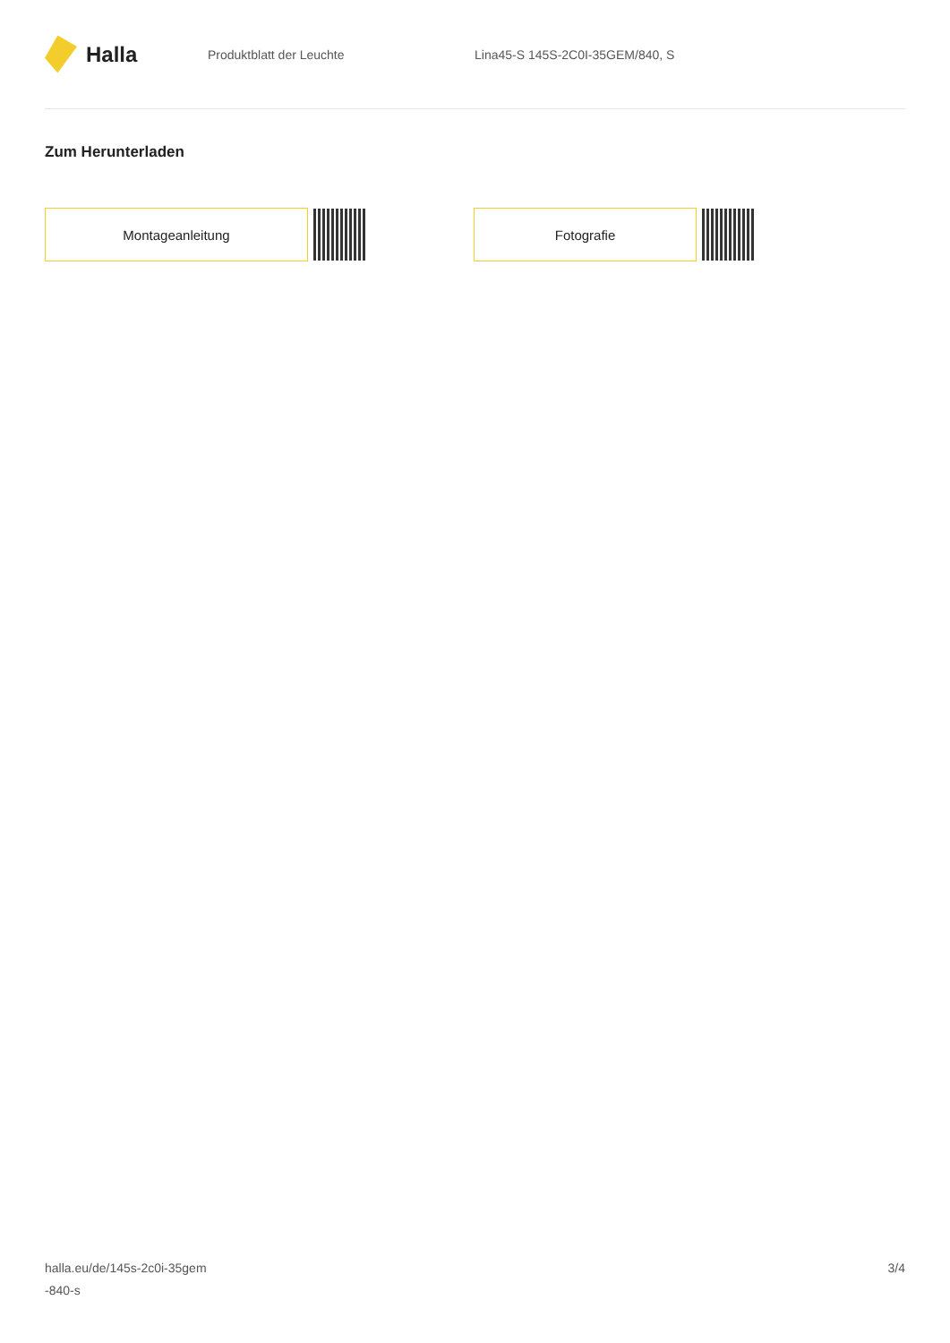Halla
Produktblatt der Leuchte
Lina45-S 145S-2C0I-35GEM/840, S
Zum Herunterladen
Montageanleitung Fotografie
halla.eu/de/145s-2c0i-35gem
-840-s
3/4